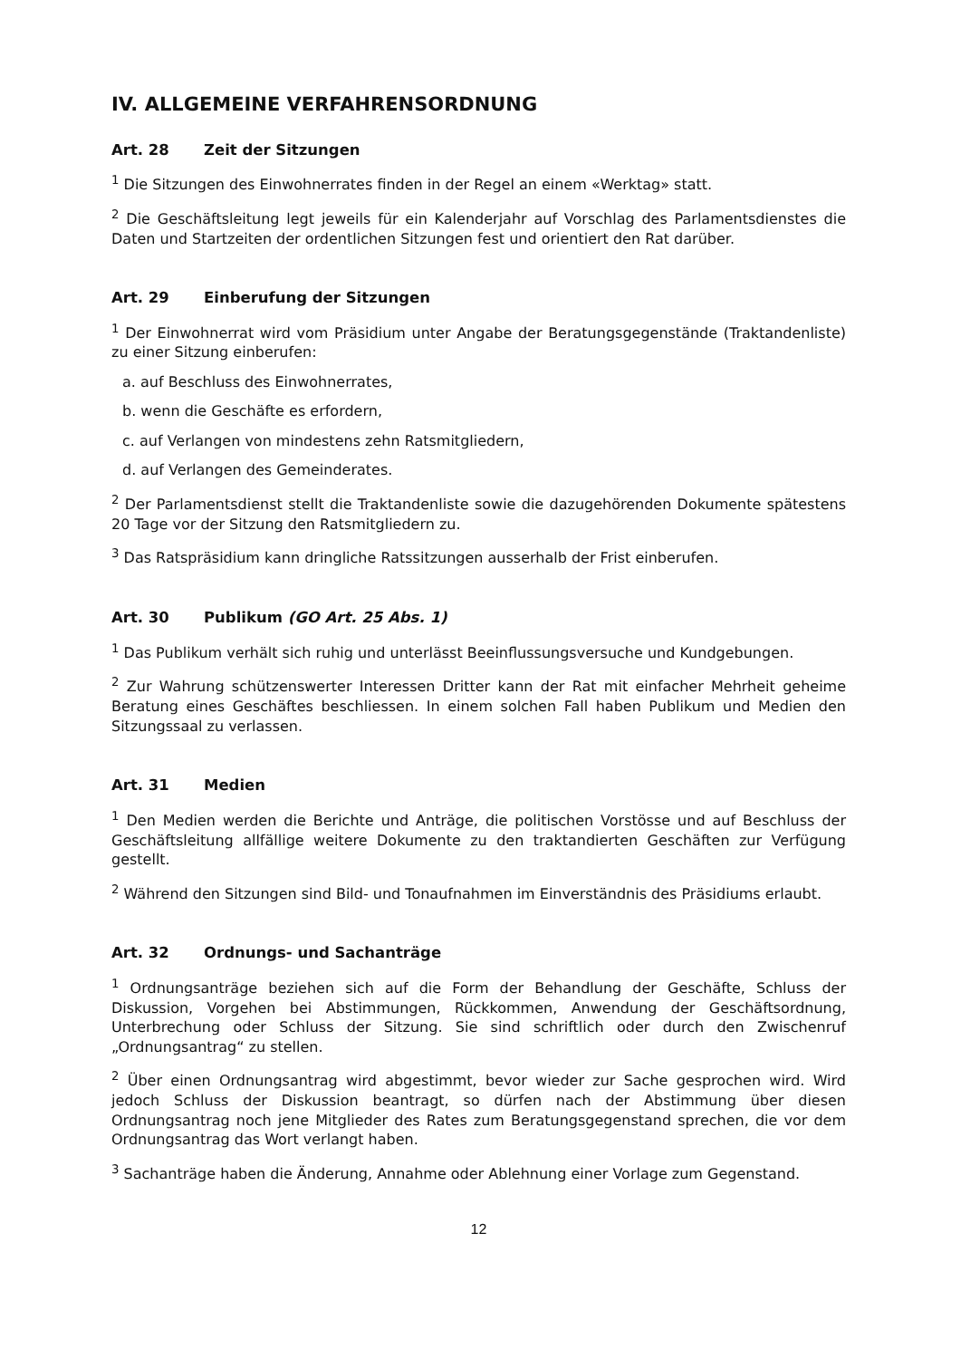IV. ALLGEMEINE VERFAHRENSORDNUNG
Art. 28 Zeit der Sitzungen
<sup>1</sup> Die Sitzungen des Einwohnerrates finden in der Regel an einem «Werktag» statt.
<sup>2</sup> Die Geschäftsleitung legt jeweils für ein Kalenderjahr auf Vorschlag des Parlamentsdiens­tes die Daten und Startzeiten der ordentlichen Sitzungen fest und orientiert den Rat dar­über.
Art. 29 Einberufung der Sitzungen
<sup>1</sup> Der Einwohnerrat wird vom Präsidium unter Angabe der Beratungsgegenstände (Traktandenliste) zu einer Sitzung einberufen:
a. auf Beschluss des Einwohnerrates,
b. wenn die Geschäfte es erfordern,
c. auf Verlangen von mindestens zehn Ratsmitgliedern,
d. auf Verlangen des Gemeinderates.
<sup>2</sup> Der Parlamentsdienst stellt die Traktandenliste sowie die dazugehörenden Dokumente spätestens 20 Tage vor der Sitzung den Ratsmitgliedern zu.
<sup>3</sup> Das Ratspräsidium kann dringliche Ratssitzungen ausserhalb der Frist einberufen.
Art. 30 Publikum (GO Art. 25 Abs. 1)
<sup>1</sup> Das Publikum verhält sich ruhig und unterlässt Beeinflussungsversuche und Kundgebungen.
<sup>2</sup> Zur Wahrung schützenswerter Interessen Dritter kann der Rat mit einfacher Mehrheit geheime Beratung eines Geschäftes beschliessen. In einem solchen Fall haben Publikum und Medien den Sitzungssaal zu verlassen.
Art. 31 Medien
<sup>1</sup> Den Medien werden die Berichte und Anträge, die politischen Vorstösse und auf Beschluss der Geschäftsleitung allfällige weitere Dokumente zu den traktandierten Geschäften zur Verfügung gestellt.
<sup>2</sup> Während den Sitzungen sind Bild- und Tonaufnahmen im Einverständnis des Präsidiums erlaubt.
Art. 32 Ordnungs- und Sachanträge
<sup>1</sup> Ordnungsanträge beziehen sich auf die Form der Behandlung der Geschäfte, Schluss der Diskussion, Vorgehen bei Abstimmungen, Rückkommen, Anwendung der Geschäftsordnung, Unterbrechung oder Schluss der Sitzung. Sie sind schriftlich oder durch den Zwischenruf „Ordnungsantrag“ zu stellen.
<sup>2</sup> Über einen Ordnungsantrag wird abgestimmt, bevor wieder zur Sache gesprochen wird. Wird jedoch Schluss der Diskussion beantragt, so dürfen nach der Abstimmung über diesen Ordnungsantrag noch jene Mitglieder des Rates zum Beratungsgegenstand sprechen, die vor dem Ordnungsantrag das Wort verlangt haben.
<sup>3</sup> Sachanträge haben die Änderung, Annahme oder Ablehnung einer Vorlage zum Gegenstand.
12